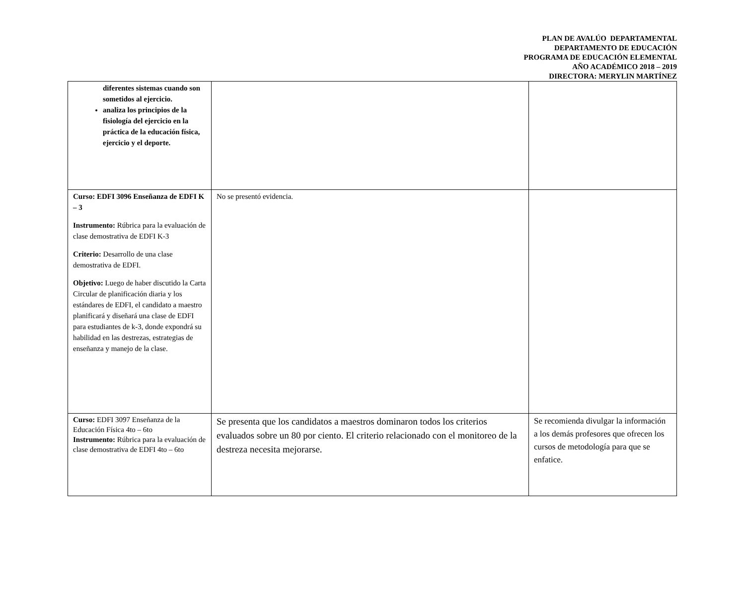PLAN DE AVALÚO DEPARTAMENTAL
DEPARTAMENTO DE EDUCACIÓN
PROGRAMA DE EDUCACIÓN ELEMENTAL
AÑO ACADÉMICO 2018 – 2019
DIRECTORA: MERYLIN MARTÍNEZ
| diferentes sistemas cuando son sometidos al ejercicio. analiza los principios de la fisiología del ejercicio en la práctica de la educación física, ejercicio y el deporte. | | |
| Curso: EDFI 3096 Enseñanza de EDFI K – 3 Instrumento: Rúbrica para la evaluación de clase demostrativa de EDFI K-3 Criterio: Desarrollo de una clase demostrativa de EDFI. Objetivo: Luego de haber discutido la Carta Circular de planificación diaria y los estándares de EDFI, el candidato a maestro planificará y diseñará una clase de EDFI para estudiantes de k-3, donde expondrá su habilidad en las destrezas, estrategias de enseñanza y manejo de la clase. | No se presentó evidencia. | |
| Curso: EDFI 3097 Enseñanza de la Educación Física 4to – 6to Instrumento: Rúbrica para la evaluación de clase demostrativa de EDFI 4to – 6to | Se presenta que los candidatos a maestros dominaron todos los criterios evaluados sobre un 80 por ciento. El criterio relacionado con el monitoreo de la destreza necesita mejorarse. | Se recomienda divulgar la información a los demás profesores que ofrecen los cursos de metodología para que se enfatice. |